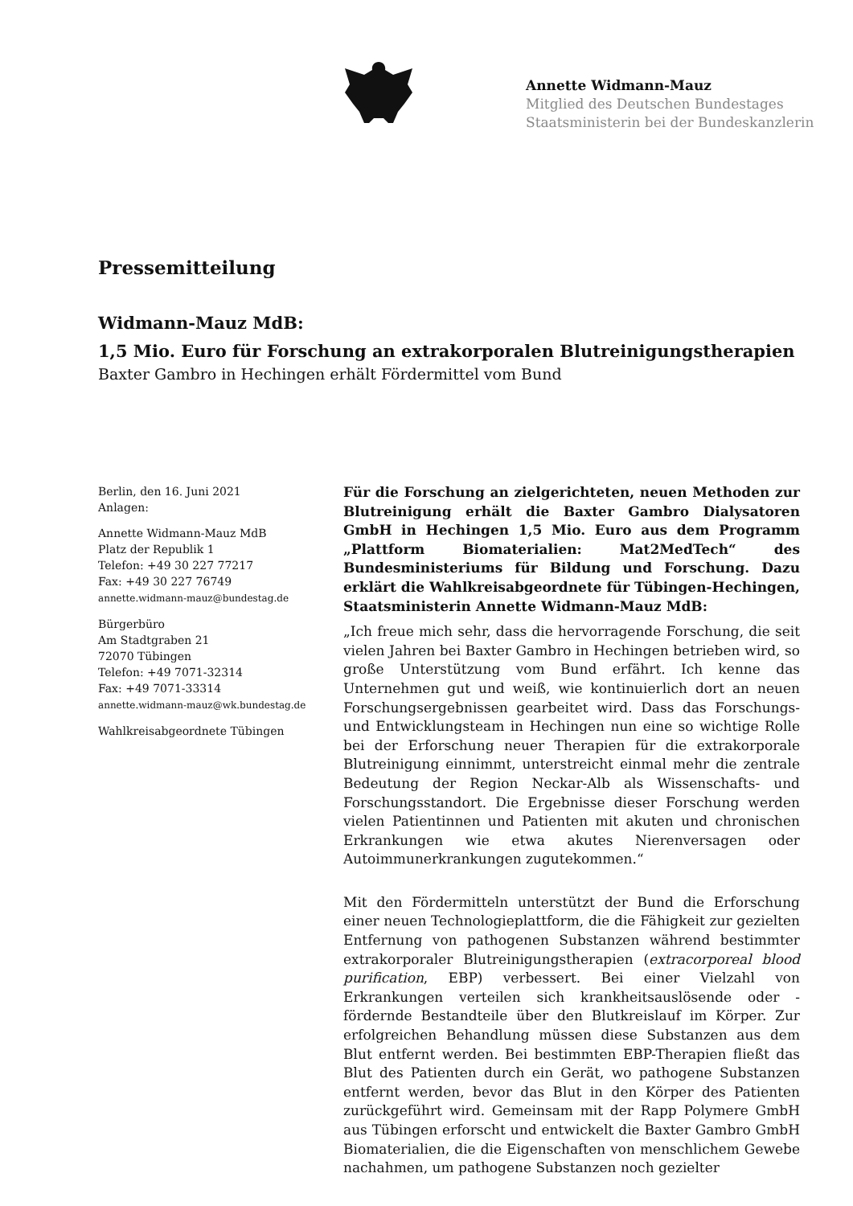Annette Widmann-Mauz
Mitglied des Deutschen Bundestages
Staatsministerin bei der Bundeskanzlerin
Pressemitteilung
Widmann-Mauz MdB:
1,5 Mio. Euro für Forschung an extrakorporalen Blutreinigungstherapien
Baxter Gambro in Hechingen erhält Fördermittel vom Bund
Berlin, den 16. Juni 2021
Anlagen:
Annette Widmann-Mauz MdB
Platz der Republik 1
Telefon: +49 30 227 77217
Fax: +49 30 227 76749
annette.widmann-mauz@bundestag.de
Bürgerbüro
Am Stadtgraben 21
72070 Tübingen
Telefon: +49 7071-32314
Fax: +49 7071-33314
annette.widmann-mauz@wk.bundestag.de
Wahlkreisabgeordnete Tübingen
Für die Forschung an zielgerichteten, neuen Methoden zur Blutreinigung erhält die Baxter Gambro Dialysatoren GmbH in Hechingen 1,5 Mio. Euro aus dem Programm „Plattform Biomaterialien: Mat2MedTech“ des Bundesministeriums für Bildung und Forschung. Dazu erklärt die Wahlkreisabgeordnete für Tübingen-Hechingen, Staatsministerin Annette Widmann-Mauz MdB:
„Ich freue mich sehr, dass die hervorragende Forschung, die seit vielen Jahren bei Baxter Gambro in Hechingen betrieben wird, so große Unterstützung vom Bund erfährt. Ich kenne das Unternehmen gut und weiß, wie kontinuierlich dort an neuen Forschungsergebnissen gearbeitet wird. Dass das Forschungs- und Entwicklungsteam in Hechingen nun eine so wichtige Rolle bei der Erforschung neuer Therapien für die extrakorporale Blutreinigung einnimmt, unterstreicht einmal mehr die zentrale Bedeutung der Region Neckar-Alb als Wissenschafts- und Forschungsstandort. Die Ergebnisse dieser Forschung werden vielen Patientinnen und Patienten mit akuten und chronischen Erkrankungen wie etwa akutes Nierenversagen oder Autoimmunerkrankungen zugutekommen.“
Mit den Fördermitteln unterstützt der Bund die Erforschung einer neuen Technologieplattform, die die Fähigkeit zur gezielten Entfernung von pathogenen Substanzen während bestimmter extrakorporaler Blutreinigungstherapien (extracorporeal blood purification, EBP) verbessert. Bei einer Vielzahl von Erkrankungen verteilen sich krankheitsauslösende oder -fördernde Bestandteile über den Blutkreislauf im Körper. Zur erfolgreichen Behandlung müssen diese Substanzen aus dem Blut entfernt werden. Bei bestimmten EBP-Therapien fließt das Blut des Patienten durch ein Gerät, wo pathogene Substanzen entfernt werden, bevor das Blut in den Körper des Patienten zurückgeführt wird. Gemeinsam mit der Rapp Polymere GmbH aus Tübingen erforscht und entwickelt die Baxter Gambro GmbH Biomaterialien, die die Eigenschaften von menschlichem Gewebe nachahmen, um pathogene Substanzen noch gezielter